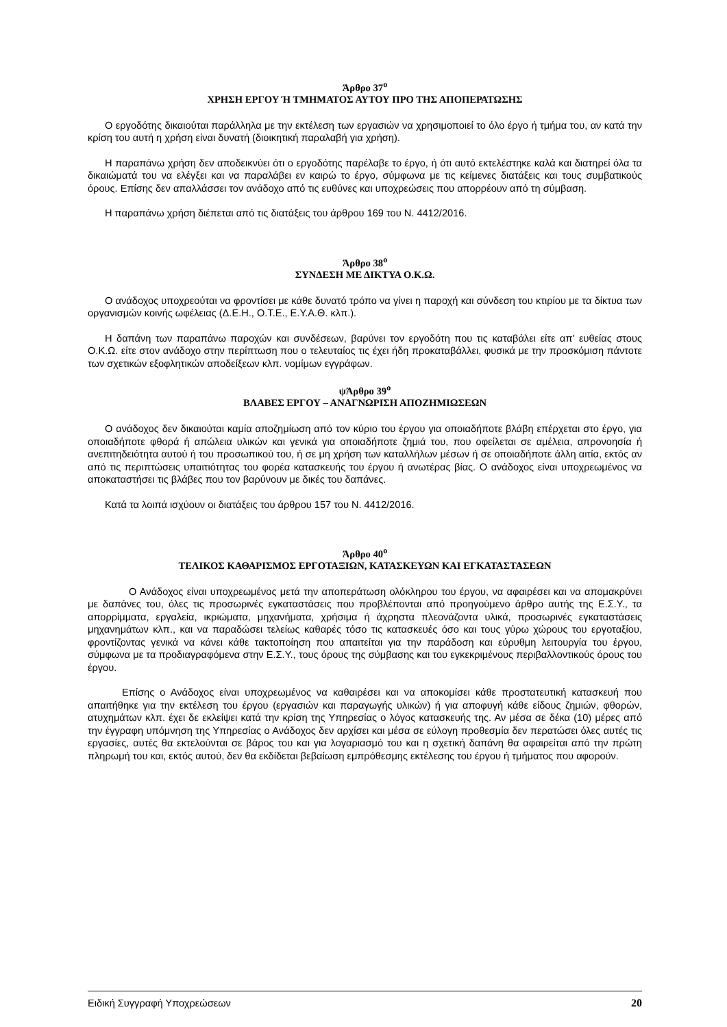Άρθρο 37<sup>ο</sup>
ΧΡΗΣΗ ΕΡΓΟΥ Ή ΤΜΗΜΑΤΟΣ ΑΥΤΟΥ ΠΡΟ ΤΗΣ ΑΠΟΠΕΡΑΤΩΣΗΣ
Ο εργοδότης δικαιούται παράλληλα με την εκτέλεση των εργασιών να χρησιμοποιεί το όλο έργο ή τμήμα του, αν κατά την κρίση του αυτή η χρήση είναι δυνατή (διοικητική παραλαβή για χρήση).
Η παραπάνω χρήση δεν αποδεικνύει ότι ο εργοδότης παρέλαβε το έργο, ή ότι αυτό εκτελέστηκε καλά και διατηρεί όλα τα δικαιώματά του να ελέγξει και να παραλάβει εν καιρώ το έργο, σύμφωνα με τις κείμενες διατάξεις και τους συμβατικούς όρους. Επίσης δεν απαλλάσσει τον ανάδοχο από τις ευθύνες και υποχρεώσεις που απορρέουν από τη σύμβαση.
Η παραπάνω χρήση διέπεται από τις διατάξεις του άρθρου 169 του Ν. 4412/2016.
Άρθρο 38<sup>ο</sup>
ΣΥΝΔΕΣΗ ΜΕ ΔΙΚΤΥΑ Ο.Κ.Ω.
Ο ανάδοχος υποχρεούται να φροντίσει με κάθε δυνατό τρόπο να γίνει η παροχή και σύνδεση του κτιρίου με τα δίκτυα των οργανισμών κοινής ωφέλειας (Δ.Ε.Η., Ο.Τ.Ε., Ε.Υ.Α.Θ. κλπ.).
Η δαπάνη των παραπάνω παροχών και συνδέσεων, βαρύνει τον εργοδότη που τις καταβάλει είτε απ' ευθείας στους Ο.Κ.Ω. είτε στον ανάδοχο στην περίπτωση που ο τελευταίος τις έχει ήδη προκαταβάλλει, φυσικά με την προσκόμιση πάντοτε των σχετικών εξοφλητικών αποδείξεων κλπ. νομίμων εγγράφων.
ψΆρθρο 39<sup>ο</sup>
ΒΛΑΒΕΣ ΕΡΓΟΥ – ΑΝΑΓΝΩΡΙΣΗ ΑΠΟΖΗΜΙΩΣΕΩΝ
Ο ανάδοχος δεν δικαιούται καμία αποζημίωση από τον κύριο του έργου για οποιαδήποτε βλάβη επέρχεται στο έργο, για οποιαδήποτε φθορά ή απώλεια υλικών και γενικά για οποιαδήποτε ζημιά του, που οφείλεται σε αμέλεια, απρονοησία ή ανεπιτηδειότητα αυτού ή του προσωπικού του, ή σε μη χρήση των καταλλήλων μέσων ή σε οποιαδήποτε άλλη αιτία, εκτός αν από τις περιπτώσεις υπαιτιότητας του φορέα κατασκευής του έργου ή ανωτέρας βίας. Ο ανάδοχος είναι υποχρεωμένος να αποκαταστήσει τις βλάβες που τον βαρύνουν με δικές του δαπάνες.
Κατά τα λοιπά ισχύουν οι διατάξεις του άρθρου 157 του Ν. 4412/2016.
Άρθρο 40<sup>ο</sup>
ΤΕΛΙΚΟΣ ΚΑΘΑΡΙΣΜΟΣ ΕΡΓΟΤΑΞΙΩΝ, ΚΑΤΑΣΚΕΥΩΝ ΚΑΙ ΕΓΚΑΤΑΣΤΑΣΕΩΝ
Ο Ανάδοχος είναι υποχρεωμένος μετά την αποπεράτωση ολόκληρου του έργου, να αφαιρέσει και να απομακρύνει με δαπάνες του, όλες τις προσωρινές εγκαταστάσεις που προβλέπονται από προηγούμενο άρθρο αυτής της Ε.Σ.Υ., τα απορρίμματα, εργαλεία, ικριώματα, μηχανήματα, χρήσιμα ή άχρηστα πλεονάζοντα υλικά, προσωρινές εγκαταστάσεις μηχανημάτων κλπ., και να παραδώσει τελείως καθαρές τόσο τις κατασκευές όσο και τους γύρω χώρους του εργοταξίου, φροντίζοντας γενικά να κάνει κάθε τακτοποίηση που απαιτείται για την παράδοση και εύρυθμη λειτουργία του έργου, σύμφωνα με τα προδιαγραφόμενα στην Ε.Σ.Υ., τους όρους της σύμβασης και του εγκεκριμένους περιβαλλοντικούς όρους του έργου.
Επίσης ο Ανάδοχος είναι υποχρεωμένος να καθαιρέσει και να αποκομίσει κάθε προστατευτική κατασκευή που απαιτήθηκε για την εκτέλεση του έργου (εργασιών και παραγωγής υλικών) ή για αποφυγή κάθε είδους ζημιών, φθορών, ατυχημάτων κλπ. έχει δε εκλείψει κατά την κρίση της Υπηρεσίας ο λόγος κατασκευής της. Αν μέσα σε δέκα (10) μέρες από την έγγραφη υπόμνηση της Υπηρεσίας ο Ανάδοχος δεν αρχίσει και μέσα σε εύλογη προθεσμία δεν περατώσει όλες αυτές τις εργασίες, αυτές θα εκτελούνται σε βάρος του και για λογαριασμό του και η σχετική δαπάνη θα αφαιρείται από την πρώτη πληρωμή του και, εκτός αυτού, δεν θα εκδίδεται βεβαίωση εμπρόθεσμης εκτέλεσης του έργου ή τμήματος που αφορούν.
Ειδική Συγγραφή Υποχρεώσεων 20